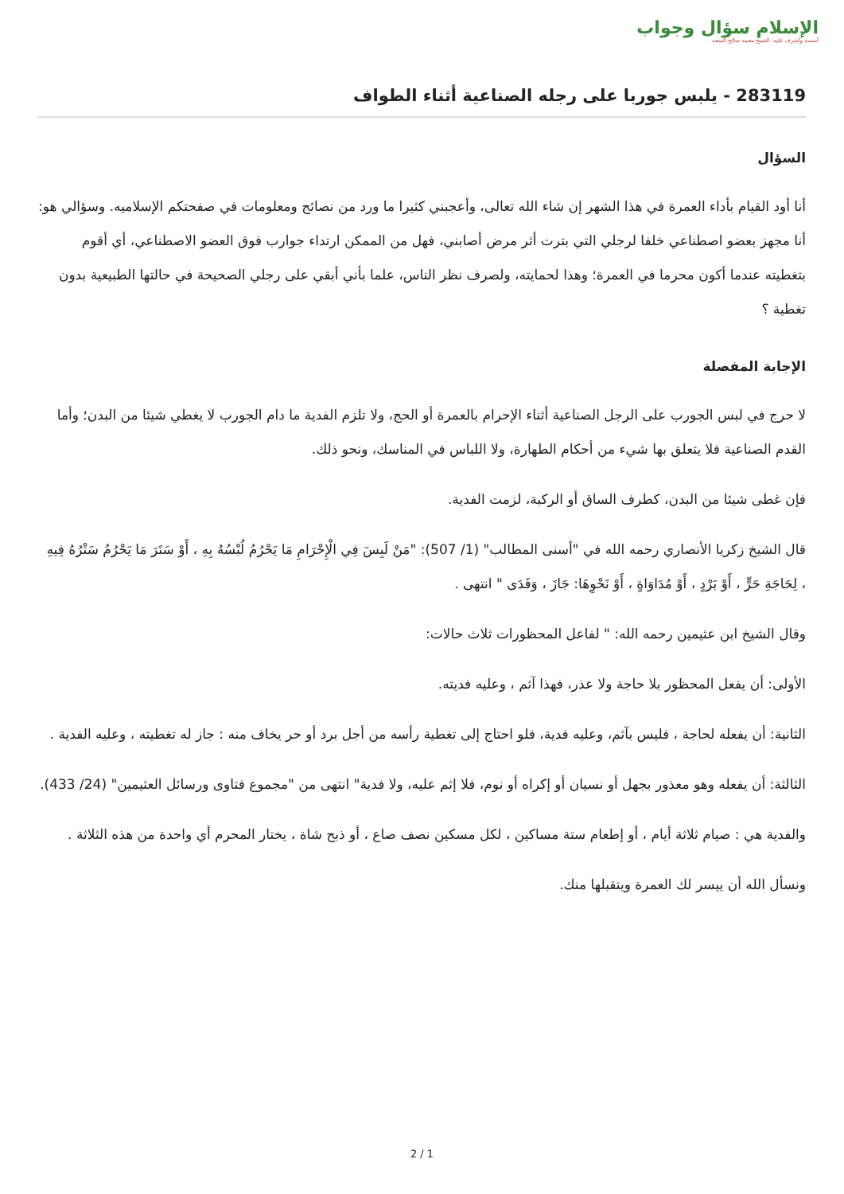الإسلام سؤال وجواب
أسسه وأشرف عليه: الشيخ محمد صالح المنجد
283119 - يلبس جوربا على رجله الصناعية أثناء الطواف
السؤال
أنا أود القيام بأداء العمرة في هذا الشهر إن شاء الله تعالى، وأعجبني كثيرا ما ورد من نصائح ومعلومات في صفحتكم الإسلاميه. وسؤالي هو: أنا مجهز بعضو اصطناعي خلفا لرجلي التي بترت أثر مرض أصابني، فهل من الممكن ارتداء جوارب فوق العضو الاصطناعي، أي أقوم بتغطيته عندما أكون محرما في العمرة؛ وهذا لحمايته، ولصرف نظر الناس، علما بأني أبقي على رجلي الصحيحة في حالتها الطبيعية بدون تغطية ؟
الإجابة المفصلة
لا حرج في لبس الجورب على الرجل الصناعية أثناء الإحرام بالعمرة أو الحج، ولا تلزم الفدية ما دام الجورب لا يغطي شيئا من البدن؛ وأما القدم الصناعية فلا يتعلق بها شيء من أحكام الطهارة، ولا اللباس في المناسك، ونحو ذلك.
فإن غطى شيئا من البدن، كطرف الساق أو الركبة، لزمت الفدية.
قال الشيخ زكريا الأنصاري رحمه الله في "أسنى المطالب" (1/ 507): "مَنْ لَبِسَ فِي الْإِحْرَامِ مَا يَحْرُمُ لُبْسُهُ بِهِ ، أَوْ سَتَرَ مَا يَحْرُمُ سَتْرُهُ فِيهِ ، لِحَاجَةِ حَرٍّ ، أَوْ بَرْدٍ ، أَوْ مُدَاوَاةٍ ، أَوْ نَحْوِهَا: جَازَ ، وَفَدَى " انتهى .
وقال الشيخ ابن عثيمين رحمه الله: " لفاعل المحظورات ثلاث حالات:
الأولى: أن يفعل المحظور بلا حاجة ولا عذر، فهذا آثم ، وعليه فديته.
الثانية: أن يفعله لحاجة ، فليس بآثم، وعليه فدية، فلو احتاج إلى تغطية رأسه من أجل برد أو حر يخاف منه : جاز له تغطيته ، وعليه الفدية .
الثالثة: أن يفعله وهو معذور بجهل أو نسيان أو إكراه أو نوم، فلا إثم عليه، ولا فدية" انتهى من "مجموع فتاوى ورسائل العثيمين" (24/ 433).
والفدية هي : صيام ثلاثة أيام ، أو إطعام ستة مساكين ، لكل مسكين نصف صاع ، أو ذبح شاة ، يختار المحرم أي واحدة من هذه الثلاثة .
ونسأل الله أن ييسر لك العمرة ويتقبلها منك.
2 / 1